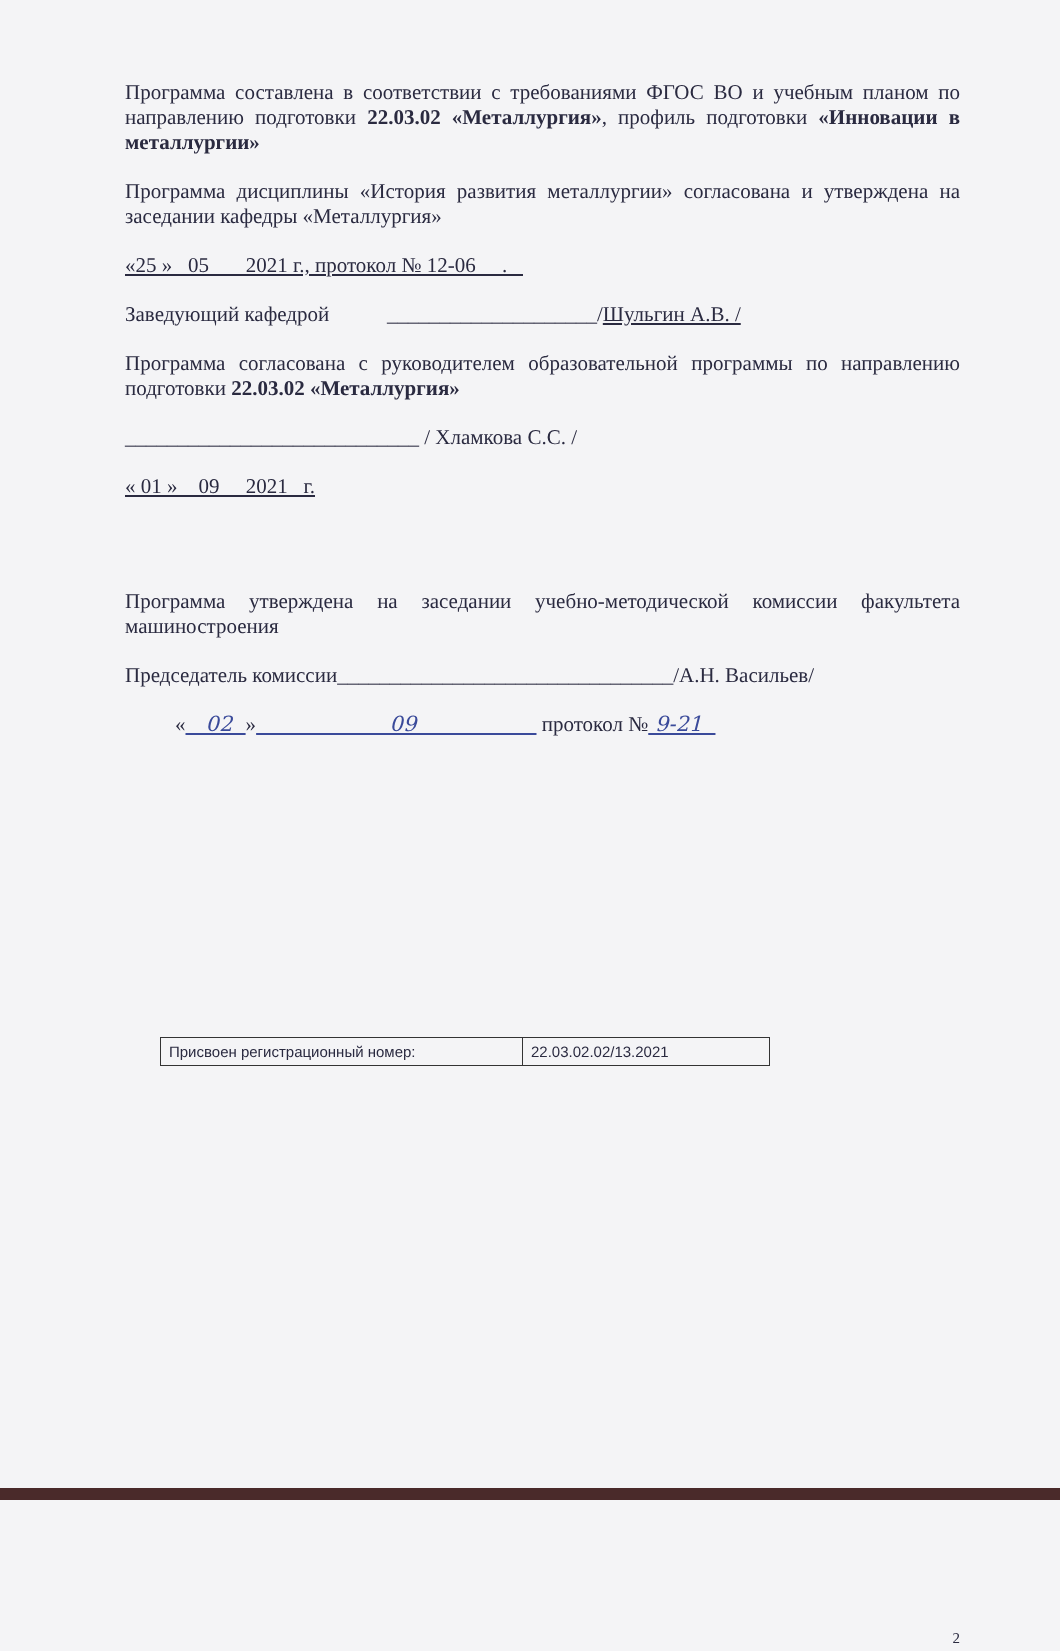Программа составлена в соответствии с требованиями ФГОС ВО и учебным планом по направлению подготовки 22.03.02 «Металлургия», профиль подготовки «Инновации в металлургии»
Программа дисциплины «История развития металлургии» согласована и утверждена на заседании кафедры «Металлургия»
«25 » 05 2021 г., протокол № 12-06 .
Заведующий кафедрой ____________________/Шульгин А.В. /
Программа согласована с руководителем образовательной программы по направлению подготовки 22.03.02 «Металлургия»
____________________________ / Хламкова С.С. /
« 01 » 09 2021 г.
Программа утверждена на заседании учебно-методической комиссии факультета машиностроения
Председатель комиссии________________________________/А.Н. Васильев/
« 02 » 09 протокол № 9-21
| Присвоен регистрационный номер: | 22.03.02.02/13.2021 |
2